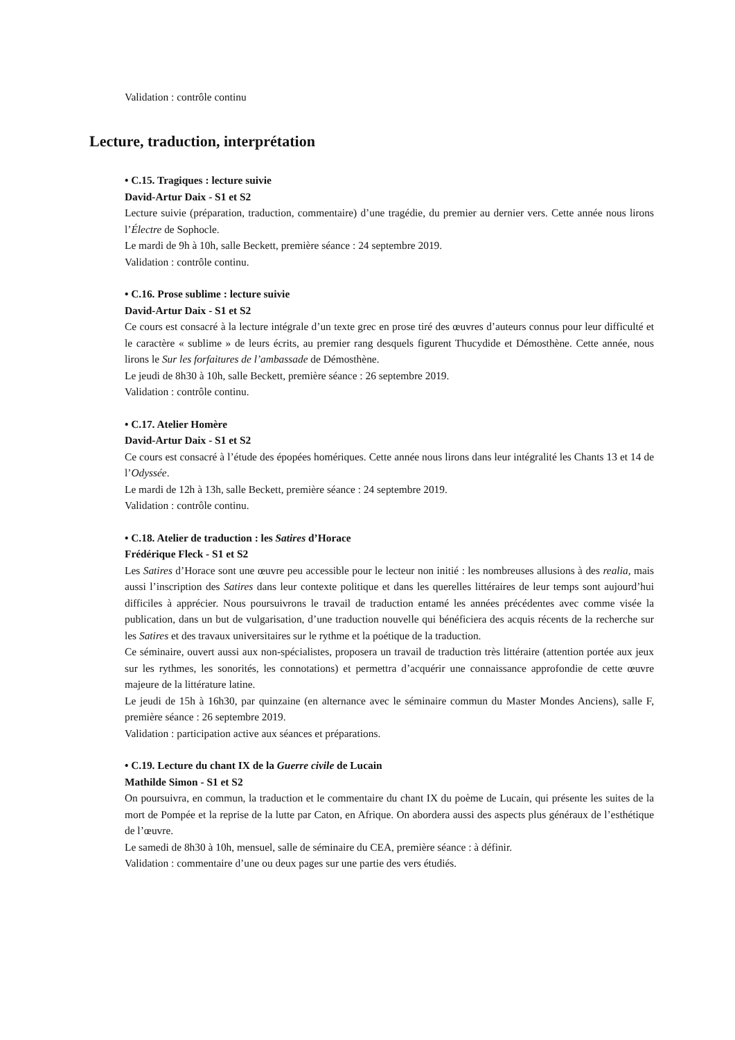Validation : contrôle continu
Lecture, traduction, interprétation
• C.15. Tragiques : lecture suivie
David-Artur Daix - S1 et S2
Lecture suivie (préparation, traduction, commentaire) d’une tragédie, du premier au dernier vers. Cette année nous lirons l’Électre de Sophocle.
Le mardi de 9h à 10h, salle Beckett, première séance : 24 septembre 2019.
Validation : contrôle continu.
• C.16. Prose sublime : lecture suivie
David-Artur Daix - S1 et S2
Ce cours est consacré à la lecture intégrale d’un texte grec en prose tiré des œuvres d’auteurs connus pour leur difficulté et le caractère « sublime » de leurs écrits, au premier rang desquels figurent Thucydide et Démosthène. Cette année, nous lirons le Sur les forfaitures de l’ambassade de Démosthène.
Le jeudi de 8h30 à 10h, salle Beckett, première séance : 26 septembre 2019.
Validation : contrôle continu.
• C.17. Atelier Homère
David-Artur Daix - S1 et S2
Ce cours est consacré à l’étude des épopées homériques. Cette année nous lirons dans leur intégralité les Chants 13 et 14 de l’Odyssée.
Le mardi de 12h à 13h, salle Beckett, première séance : 24 septembre 2019.
Validation : contrôle continu.
• C.18. Atelier de traduction : les Satires d’Horace
Frédérique Fleck - S1 et S2
Les Satires d’Horace sont une œuvre peu accessible pour le lecteur non initié : les nombreuses allusions à des realia, mais aussi l’inscription des Satires dans leur contexte politique et dans les querelles littéraires de leur temps sont aujourd’hui difficiles à apprécier. Nous poursuivrons le travail de traduction entamé les années précédentes avec comme visée la publication, dans un but de vulgarisation, d’une traduction nouvelle qui bénéficiera des acquis récents de la recherche sur les Satires et des travaux universitaires sur le rythme et la poétique de la traduction.
Ce séminaire, ouvert aussi aux non-spécialistes, proposera un travail de traduction très littéraire (attention portée aux jeux sur les rythmes, les sonorités, les connotations) et permettra d’acquérir une connaissance approfondie de cette œuvre majeure de la littérature latine.
Le jeudi de 15h à 16h30, par quinzaine (en alternance avec le séminaire commun du Master Mondes Anciens), salle F, première séance : 26 septembre 2019.
Validation : participation active aux séances et préparations.
• C.19. Lecture du chant IX de la Guerre civile de Lucain
Mathilde Simon - S1 et S2
On poursuivra, en commun, la traduction et le commentaire du chant IX du poème de Lucain, qui présente les suites de la mort de Pompée et la reprise de la lutte par Caton, en Afrique. On abordera aussi des aspects plus généraux de l’esthétique de l’œuvre.
Le samedi de 8h30 à 10h, mensuel, salle de séminaire du CEA, première séance : à définir.
Validation : commentaire d’une ou deux pages sur une partie des vers étudiés.